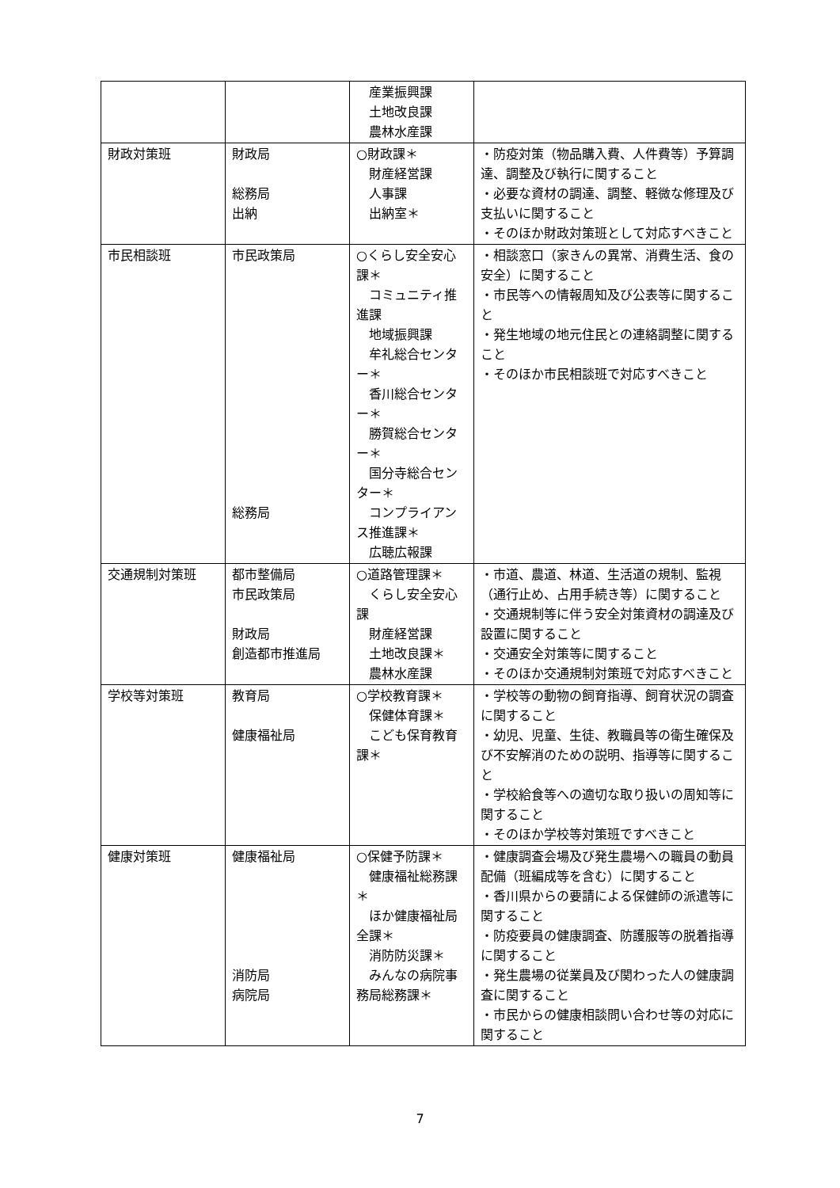| | | 産業振興課 土地改良課 農林水産課 | |
| 財政対策班 | 財政局 総務局 出納 | ○財政課＊ 財産経営課 人事課 出納室＊ | ・防疫対策（物品購入費、人件費等）予算調達、調整及び執行に関すること ・必要な資材の調達、調整、軽微な修理及び支払いに関すること ・そのほか財政対策班として対応すべきこと |
| 市民相談班 | 市民政策局 総務局 | ○くらし安全安心課＊ コミュニティ推進課 地域振興課 牟礼総合センター＊ 香川総合センター＊ 勝賀総合センター＊ 国分寺総合センター＊ コンプライアンス推進課＊ 広聴広報課 | ・相談窓口（家きんの異常、消費生活、食の安全）に関すること ・市民等への情報周知及び公表等に関すること ・発生地域の地元住民との連絡調整に関すること ・そのほか市民相談班で対応すべきこと |
| 交通規制対策班 | 都市整備局 市民政策局 財政局 創造都市推進局 | ○道路管理課＊ くらし安全安心課 財産経営課 土地改良課＊ 農林水産課 | ・市道、農道、林道、生活道の規制、監視（通行止め、占用手続き等）に関すること ・交通規制等に伴う安全対策資材の調達及び設置に関すること ・交通安全対策等に関すること ・そのほか交通規制対策班で対応すべきこと |
| 学校等対策班 | 教育局 健康福祉局 | ○学校教育課＊ 保健体育課＊ こども保育教育課＊ | ・学校等の動物の飼育指導、飼育状況の調査に関すること ・幼児、児童、生徒、教職員等の衛生確保及び不安解消のための説明、指導等に関すること ・学校給食等への適切な取り扱いの周知等に関すること ・そのほか学校等対策班ですべきこと |
| 健康対策班 | 健康福祉局 消防局 病院局 | ○保健予防課＊ 健康福祉総務課＊ ほか健康福祉局全課＊ 消防防災課＊ みんなの病院事務局総務課＊ | ・健康調査会場及び発生農場への職員の動員配備（班編成等を含む）に関すること ・香川県からの要請による保健師の派遣等に関すること ・防疫要員の健康調査、防護服等の脱着指導に関すること ・発生農場の従業員及び関わった人の健康調査に関すること ・市民からの健康相談問い合わせ等の対応に関すること |
7